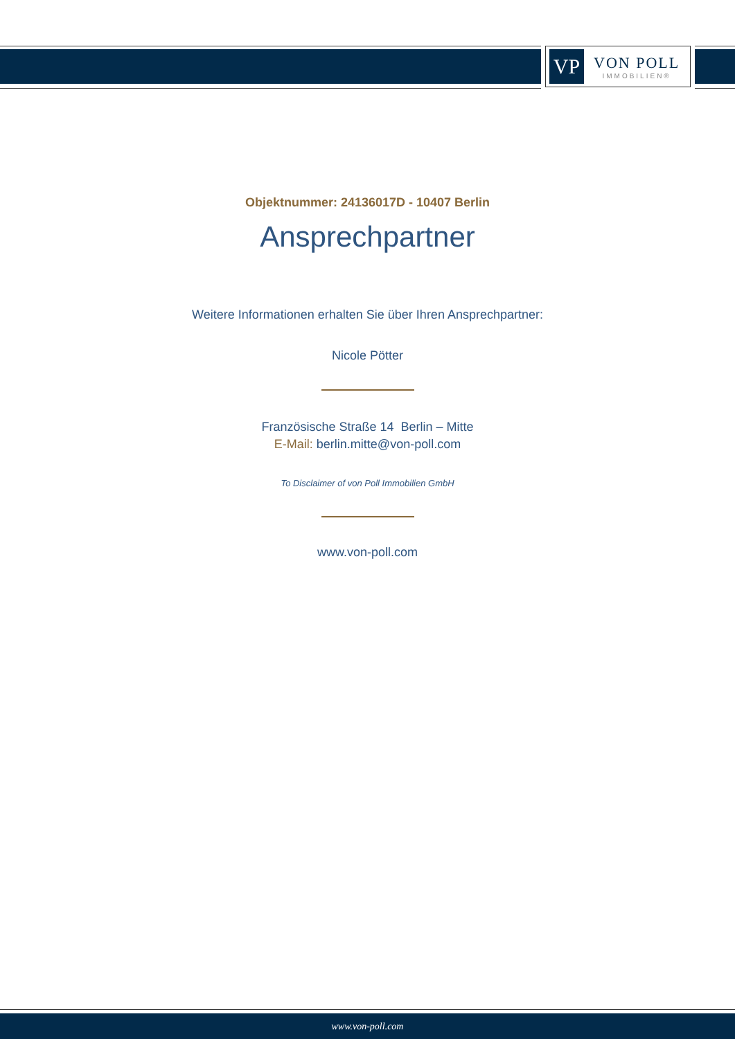VP
VON POLL
IMMOBILIEN®
Objektnummer: 24136017D - 10407 Berlin
Ansprechpartner
Weitere Informationen erhalten Sie über Ihren Ansprechpartner:
Nicole Pötter
Französische Straße 14 Berlin – Mitte
E-Mail: berlin.mitte@von-poll.com
To Disclaimer of von Poll Immobilien GmbH
www.von-poll.com
www.von-poll.com